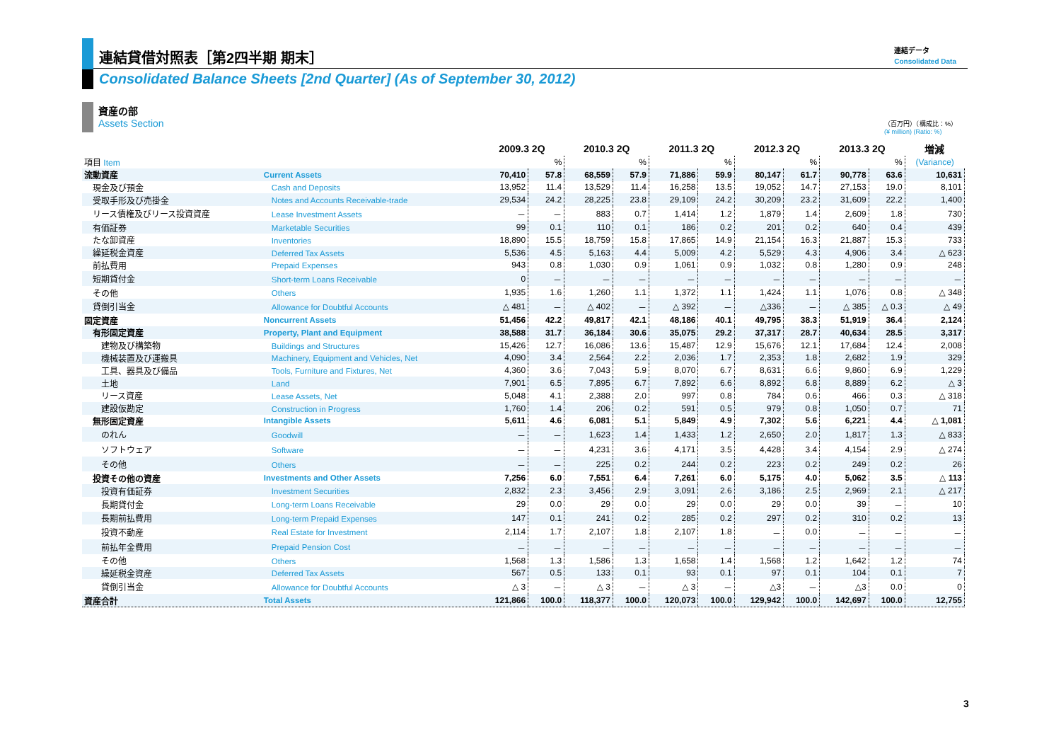連結貸借対照表［第2四半期 期末］
Consolidated Balance Sheets [2nd Quarter] (As of September 30, 2012)
連結データ
Consolidated Data
資産の部
Assets Section
（百万円）（構成比：%）
(¥ million) (Ratio: %)
| | | 2009.3 2Q | | 2010.3 2Q | | 2011.3 2Q | | 2012.3 2Q | | 2013.3 2Q | | 増減 |
| --- | --- | --- | --- | --- | --- | --- | --- | --- | --- | --- | --- | --- |
| 項目 Item | | | % | | % | | % | | % | | % | (Variance) |
| 流動資産 | Current Assets | 70,410 | 57.8 | 68,559 | 57.9 | 71,886 | 59.9 | 80,147 | 61.7 | 90,778 | 63.6 | 10,631 |
| 現金及び預金 | Cash and Deposits | 13,952 | 11.4 | 13,529 | 11.4 | 16,258 | 13.5 | 19,052 | 14.7 | 27,153 | 19.0 | 8,101 |
| 受取手形及び売掛金 | Notes and Accounts Receivable-trade | 29,534 | 24.2 | 28,225 | 23.8 | 29,109 | 24.2 | 30,209 | 23.2 | 31,609 | 22.2 | 1,400 |
| リース債権及びリース投資資産 | Lease Investment Assets | － | － | 883 | 0.7 | 1,414 | 1.2 | 1,879 | 1.4 | 2,609 | 1.8 | 730 |
| 有価証券 | Marketable Securities | 99 | 0.1 | 110 | 0.1 | 186 | 0.2 | 201 | 0.2 | 640 | 0.4 | 439 |
| たな卸資産 | Inventories | 18,890 | 15.5 | 18,759 | 15.8 | 17,865 | 14.9 | 21,154 | 16.3 | 21,887 | 15.3 | 733 |
| 繰延税金資産 | Deferred Tax Assets | 5,536 | 4.5 | 5,163 | 4.4 | 5,009 | 4.2 | 5,529 | 4.3 | 4,906 | 3.4 | △ 623 |
| 前払費用 | Prepaid Expenses | 943 | 0.8 | 1,030 | 0.9 | 1,061 | 0.9 | 1,032 | 0.8 | 1,280 | 0.9 | 248 |
| 短期貸付金 | Short-term Loans Receivable | 0 | － | － | － | － | － | － | － | － | － | － |
| その他 | Others | 1,935 | 1.6 | 1,260 | 1.1 | 1,372 | 1.1 | 1,424 | 1.1 | 1,076 | 0.8 | △ 348 |
| 貸倒引当金 | Allowance for Doubtful Accounts | △ 481 | － | △ 402 | － | △ 392 | － | △336 | － | △ 385 | △ 0.3 | △ 49 |
| 固定資産 | Noncurrent Assets | 51,456 | 42.2 | 49,817 | 42.1 | 48,186 | 40.1 | 49,795 | 38.3 | 51,919 | 36.4 | 2,124 |
| 有形固定資産 | Property, Plant and Equipment | 38,588 | 31.7 | 36,184 | 30.6 | 35,075 | 29.2 | 37,317 | 28.7 | 40,634 | 28.5 | 3,317 |
| 建物及び構築物 | Buildings and Structures | 15,426 | 12.7 | 16,086 | 13.6 | 15,487 | 12.9 | 15,676 | 12.1 | 17,684 | 12.4 | 2,008 |
| 機械装置及び運搬具 | Machinery, Equipment and Vehicles, Net | 4,090 | 3.4 | 2,564 | 2.2 | 2,036 | 1.7 | 2,353 | 1.8 | 2,682 | 1.9 | 329 |
| 工具、器具及び備品 | Tools, Furniture and Fixtures, Net | 4,360 | 3.6 | 7,043 | 5.9 | 8,070 | 6.7 | 8,631 | 6.6 | 9,860 | 6.9 | 1,229 |
| 土地 | Land | 7,901 | 6.5 | 7,895 | 6.7 | 7,892 | 6.6 | 8,892 | 6.8 | 8,889 | 6.2 | △ 3 |
| リース資産 | Lease Assets, Net | 5,048 | 4.1 | 2,388 | 2.0 | 997 | 0.8 | 784 | 0.6 | 466 | 0.3 | △ 318 |
| 建設仮勘定 | Construction in Progress | 1,760 | 1.4 | 206 | 0.2 | 591 | 0.5 | 979 | 0.8 | 1,050 | 0.7 | 71 |
| 無形固定資産 | Intangible Assets | 5,611 | 4.6 | 6,081 | 5.1 | 5,849 | 4.9 | 7,302 | 5.6 | 6,221 | 4.4 | △ 1,081 |
| のれん | Goodwill | － | － | 1,623 | 1.4 | 1,433 | 1.2 | 2,650 | 2.0 | 1,817 | 1.3 | △ 833 |
| ソフトウェア | Software | － | － | 4,231 | 3.6 | 4,171 | 3.5 | 4,428 | 3.4 | 4,154 | 2.9 | △ 274 |
| その他 | Others | － | － | 225 | 0.2 | 244 | 0.2 | 223 | 0.2 | 249 | 0.2 | 26 |
| 投資その他の資産 | Investments and Other Assets | 7,256 | 6.0 | 7,551 | 6.4 | 7,261 | 6.0 | 5,175 | 4.0 | 5,062 | 3.5 | △ 113 |
| 投資有価証券 | Investment Securities | 2,832 | 2.3 | 3,456 | 2.9 | 3,091 | 2.6 | 3,186 | 2.5 | 2,969 | 2.1 | △ 217 |
| 長期貸付金 | Long-term Loans Receivable | 29 | 0.0 | 29 | 0.0 | 29 | 0.0 | 29 | 0.0 | 39 | － | 10 |
| 長期前払費用 | Long-term Prepaid Expenses | 147 | 0.1 | 241 | 0.2 | 285 | 0.2 | 297 | 0.2 | 310 | 0.2 | 13 |
| 投資不動産 | Real Estate for Investment | 2,114 | 1.7 | 2,107 | 1.8 | 2,107 | 1.8 | － | 0.0 | － | － | － |
| 前払年金費用 | Prepaid Pension Cost | － | － | － | － | － | － | － | － | － | － | － |
| その他 | Others | 1,568 | 1.3 | 1,586 | 1.3 | 1,658 | 1.4 | 1,568 | 1.2 | 1,642 | 1.2 | 74 |
| 繰延税金資産 | Deferred Tax Assets | 567 | 0.5 | 133 | 0.1 | 93 | 0.1 | 97 | 0.1 | 104 | 0.1 | 7 |
| 貸倒引当金 | Allowance for Doubtful Accounts | △ 3 | － | △ 3 | － | △ 3 | － | △3 | － | △3 | 0.0 | 0 |
| 資産合計 | Total Assets | 121,866 | 100.0 | 118,377 | 100.0 | 120,073 | 100.0 | 129,942 | 100.0 | 142,697 | 100.0 | 12,755 |
3